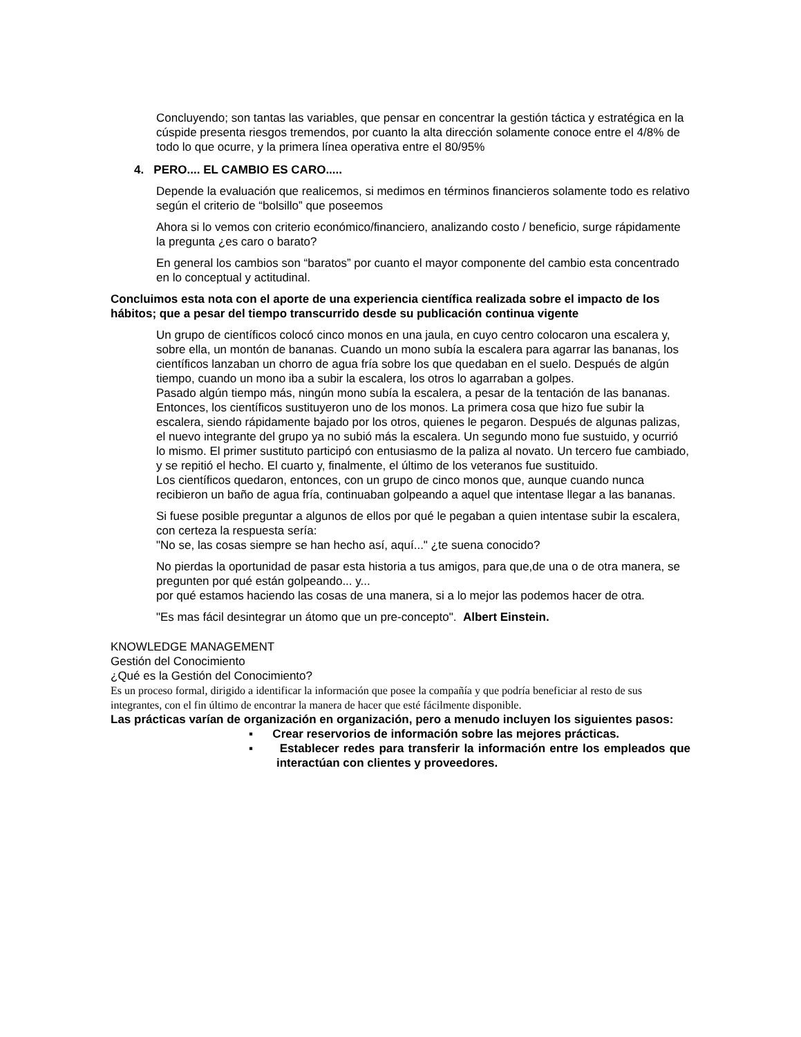Concluyendo; son tantas las variables, que pensar en concentrar la gestión táctica y estratégica en la cúspide presenta riesgos tremendos, por cuanto la alta dirección solamente conoce entre el 4/8% de todo lo que ocurre, y la primera línea operativa entre el 80/95%
4. PERO.... EL CAMBIO ES CARO.....
Depende la evaluación que realicemos, si medimos en términos financieros solamente todo es relativo según el criterio de “bolsillo” que poseemos
Ahora si lo vemos con criterio económico/financiero, analizando costo / beneficio, surge rápidamente la pregunta ¿es caro o barato?
En general los cambios son “baratos” por cuanto el mayor componente del cambio esta concentrado en lo conceptual y actitudinal.
Concluimos esta nota con el aporte de una experiencia científica realizada sobre el impacto de los hábitos; que a pesar del tiempo transcurrido desde su publicación continua vigente
Un grupo de científicos colocó cinco monos en una jaula, en cuyo centro colocaron una escalera y, sobre ella, un montón de bananas. Cuando un mono subía la escalera para agarrar las bananas, los científicos lanzaban un chorro de agua fría sobre los que quedaban en el suelo. Después de algún tiempo, cuando un mono iba a subir la escalera, los otros lo agarraban a golpes.
Pasado algún tiempo más, ningún mono subía la escalera, a pesar de la tentación de las bananas. Entonces, los científicos sustituyeron uno de los monos. La primera cosa que hizo fue subir la escalera, siendo rápidamente bajado por los otros, quienes le pegaron. Después de algunas palizas, el nuevo integrante del grupo ya no subió más la escalera. Un segundo mono fue sustuido, y ocurrió lo mismo. El primer sustituto participó con entusiasmo de la paliza al novato. Un tercero fue cambiado, y se repitió el hecho. El cuarto y, finalmente, el último de los veteranos fue sustituido.
Los científicos quedaron, entonces, con un grupo de cinco monos que, aunque cuando nunca recibieron un baño de agua fría, continuaban golpeando a aquel que intentase llegar a las bananas.
Si fuese posible preguntar a algunos de ellos por qué le pegaban a quien intentase subir la escalera, con certeza la respuesta sería:
"No se, las cosas siempre se han hecho así, aquí..." ¿te suena conocido?
No pierdas la oportunidad de pasar esta historia a tus amigos, para que,de una o de otra manera, se pregunten por qué están golpeando... y...
por qué estamos haciendo las cosas de una manera, si a lo mejor las podemos hacer de otra.
"Es mas fácil desintegrar un átomo que un pre-concepto". Albert Einstein.
KNOWLEDGE MANAGEMENT
Gestión del Conocimiento
¿Qué es la Gestión del Conocimiento?
Es un proceso formal, dirigido a identificar la información que posee la compañía y que podría beneficiar al resto de sus integrantes, con el fin último de encontrar la manera de hacer que esté fácilmente disponible.
Las prácticas varían de organización en organización, pero a menudo incluyen los siguientes pasos:
▪ Crear reservorios de información sobre las mejores prácticas.
▪ Establecer redes para transferir la información entre los empleados que interactúan con clientes y proveedores.